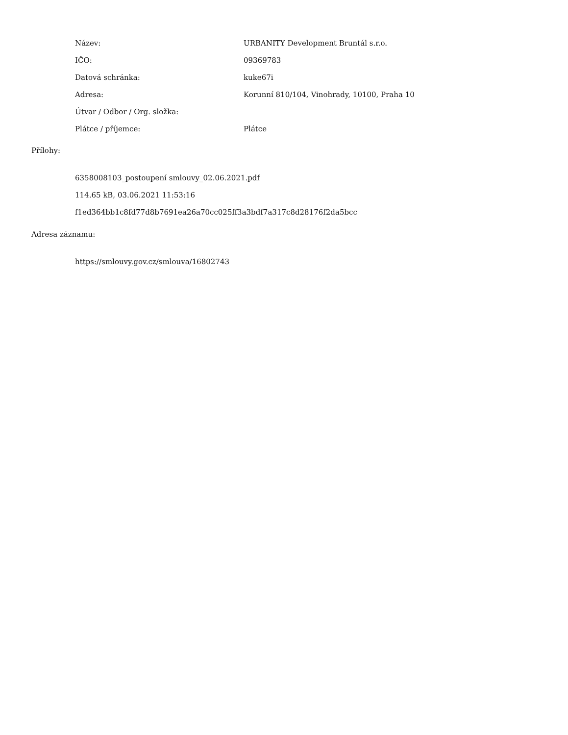| Název: | URBANITY Development Bruntál s.r.o. |
| IČO: | 09369783 |
| Datová schránka: | kuke67i |
| Adresa: | Korunní 810/104, Vinohrady, 10100, Praha 10 |
| Útvar / Odbor / Org. složka: | |
| Plátce / příjemce: | Plátce |
Přílohy:
6358008103_postoupení smlouvy_02.06.2021.pdf
114.65 kB, 03.06.2021 11:53:16
f1ed364bb1c8fd77d8b7691ea26a70cc025ff3a3bdf7a317c8d28176f2da5bcc
Adresa záznamu:
https://smlouvy.gov.cz/smlouva/16802743